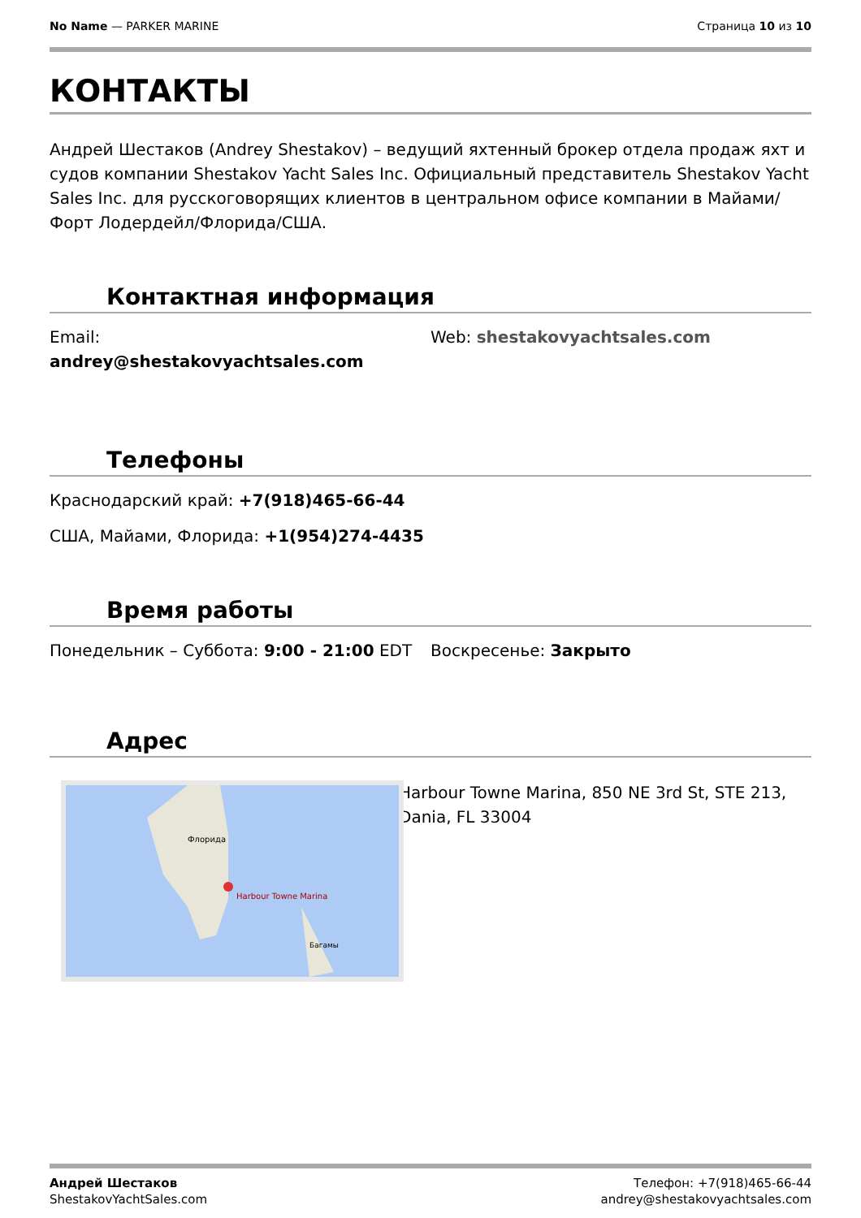No Name — PARKER MARINE Страница 10 из 10
КОНТАКТЫ
Андрей Шестаков (Andrey Shestakov) – ведущий яхтенный брокер отдела продаж яхт и судов компании Shestakov Yacht Sales Inc. Официальный представитель Shestakov Yacht Sales Inc. для русскоговорящих клиентов в центральном офисе компании в Майами/Форт Лодердейл/Флорида/США.
Контактная информация
Email:
andrey@shestakovyachtsales.com
Web: shestakovyachtsales.com
Телефоны
Краснодарский край: +7(918)465-66-44
США, Майами, Флорида: +1(954)274-4435
Время работы
Понедельник – Суббота: 9:00 - 21:00 EDT
Воскресенье: Закрыто
Адрес
Harbour Towne Marina
Флорида
Багамы
Harbour Towne Marina, 850 NE 3rd St, STE 213, Dania, FL 33004
Андрей Шестаков
ShestakovYachtSales.com
Телефон: +7(918)465-66-44
andrey@shestakovyachtsales.com